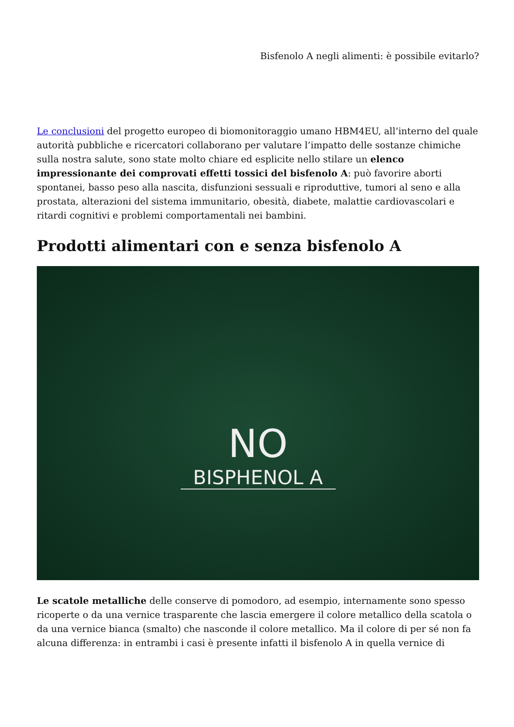Bisfenolo A negli alimenti: è possibile evitarlo?
Le conclusioni del progetto europeo di biomonitoraggio umano HBM4EU, all’interno del quale autorità pubbliche e ricercatori collaborano per valutare l’impatto delle sostanze chimiche sulla nostra salute, sono state molto chiare ed esplicite nello stilare un elenco impressionante dei comprovati effetti tossici del bisfenolo A: può favorire aborti spontanei, basso peso alla nascita, disfunzioni sessuali e riproduttive, tumori al seno e alla prostata, alterazioni del sistema immunitario, obesità, diabete, malattie cardiovascolari e ritardi cognitivi e problemi comportamentali nei bambini.
Prodotti alimentari con e senza bisfenolo A
NO
BISPHENOL A
Le scatole metalliche delle conserve di pomodoro, ad esempio, internamente sono spesso ricoperte o da una vernice trasparente che lascia emergere il colore metallico della scatola o da una vernice bianca (smalto) che nasconde il colore metallico. Ma il colore di per sé non fa alcuna differenza: in entrambi i casi è presente infatti il bisfenolo A in quella vernice di